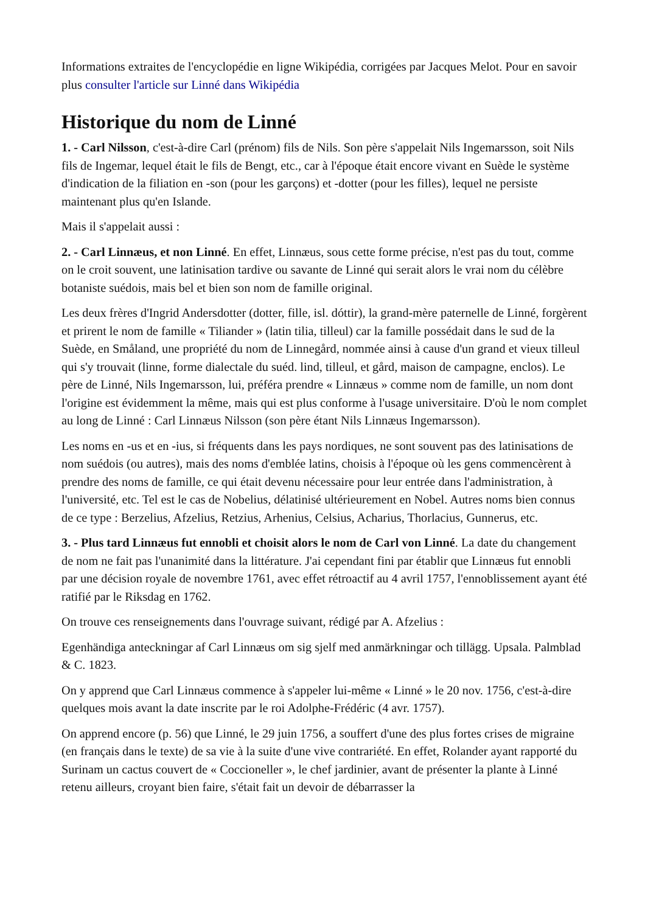Informations extraites de l'encyclopédie en ligne Wikipédia, corrigées par Jacques Melot. Pour en savoir plus consulter l'article sur Linné dans Wikipédia
Historique du nom de Linné
1. - Carl Nilsson, c'est-à-dire Carl (prénom) fils de Nils. Son père s'appelait Nils Ingemarsson, soit Nils fils de Ingemar, lequel était le fils de Bengt, etc., car à l'époque était encore vivant en Suède le système d'indication de la filiation en -son (pour les garçons) et -dotter (pour les filles), lequel ne persiste maintenant plus qu'en Islande.
Mais il s'appelait aussi :
2. - Carl Linnæus, et non Linné. En effet, Linnæus, sous cette forme précise, n'est pas du tout, comme on le croit souvent, une latinisation tardive ou savante de Linné qui serait alors le vrai nom du célèbre botaniste suédois, mais bel et bien son nom de famille original.
Les deux frères d'Ingrid Andersdotter (dotter, fille, isl. dóttir), la grand-mère paternelle de Linné, forgèrent et prirent le nom de famille « Tiliander » (latin tilia, tilleul) car la famille possédait dans le sud de la Suède, en Småland, une propriété du nom de Linnegård, nommée ainsi à cause d'un grand et vieux tilleul qui s'y trouvait (linne, forme dialectale du suéd. lind, tilleul, et gård, maison de campagne, enclos). Le père de Linné, Nils Ingemarsson, lui, préféra prendre « Linnæus » comme nom de famille, un nom dont l'origine est évidemment la même, mais qui est plus conforme à l'usage universitaire. D'où le nom complet au long de Linné : Carl Linnæus Nilsson (son père étant Nils Linnæus Ingemarsson).
Les noms en -us et en -ius, si fréquents dans les pays nordiques, ne sont souvent pas des latinisations de nom suédois (ou autres), mais des noms d'emblée latins, choisis à l'époque où les gens commencèrent à prendre des noms de famille, ce qui était devenu nécessaire pour leur entrée dans l'administration, à l'université, etc. Tel est le cas de Nobelius, délatinisé ultérieurement en Nobel. Autres noms bien connus de ce type : Berzelius, Afzelius, Retzius, Arhenius, Celsius, Acharius, Thorlacius, Gunnerus, etc.
3. - Plus tard Linnæus fut ennobli et choisit alors le nom de Carl von Linné. La date du changement de nom ne fait pas l'unanimité dans la littérature. J'ai cependant fini par établir que Linnæus fut ennobli par une décision royale de novembre 1761, avec effet rétroactif au 4 avril 1757, l'ennoblissement ayant été ratifié par le Riksdag en 1762.
On trouve ces renseignements dans l'ouvrage suivant, rédigé par A. Afzelius :
Egenhändiga anteckningar af Carl Linnæus om sig sjelf med anmärkningar och tillägg. Upsala. Palmblad & C. 1823.
On y apprend que Carl Linnæus commence à s'appeler lui-même « Linné » le 20 nov. 1756, c'est-à-dire quelques mois avant la date inscrite par le roi Adolphe-Frédéric (4 avr. 1757).
On apprend encore (p. 56) que Linné, le 29 juin 1756, a souffert d'une des plus fortes crises de migraine (en français dans le texte) de sa vie à la suite d'une vive contrariété. En effet, Rolander ayant rapporté du Surinam un cactus couvert de « Coccioneller », le chef jardinier, avant de présenter la plante à Linné retenu ailleurs, croyant bien faire, s'était fait un devoir de débarrasser la